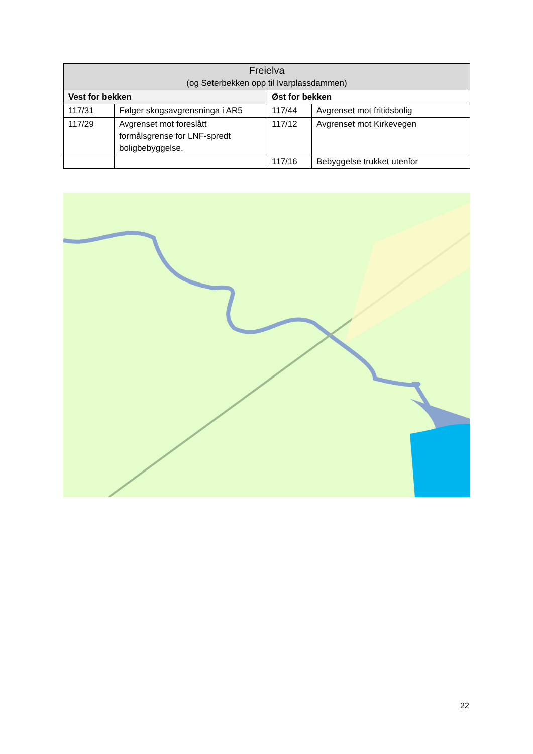| Freielva (og Seterbekken opp til Ivarplassdammen) | | | |
| --- | --- | --- | --- |
| Vest for bekken | | Øst for bekken | |
| 117/31 | Følger skogsavgrensninga i AR5 | 117/44 | Avgrenset mot fritidsbolig |
| 117/29 | Avgrenset mot foreslått formålsgrense for LNF-spredt boligbebyggelse. | 117/12 | Avgrenset mot Kirkevegen |
| | | 117/16 | Bebyggelse trukket utenfor |
22